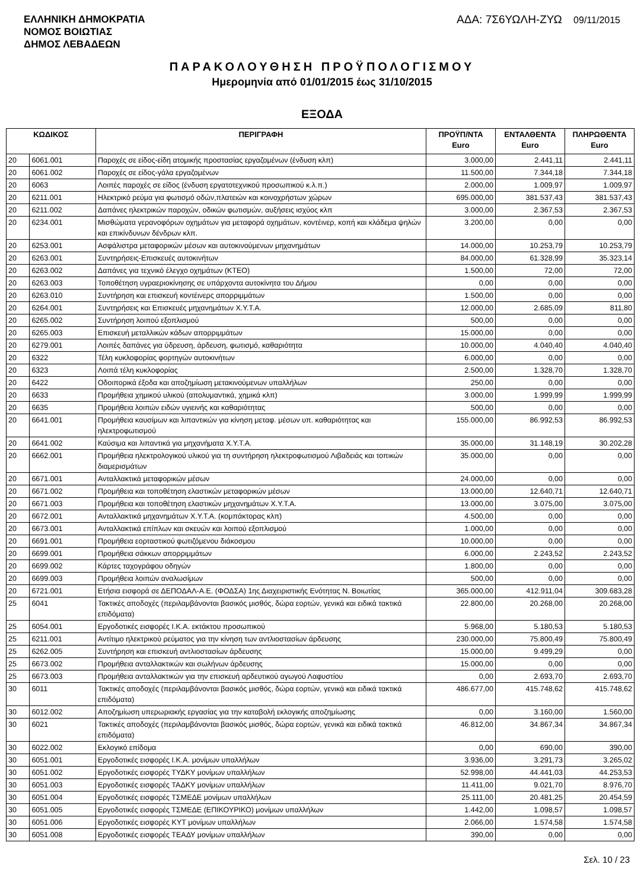ΕΛΛΗΝΙΚΗ ΔΗΜΟΚΡΑΤΙΑ
ΝΟΜΟΣ ΒΟΙΩΤΙΑΣ
ΔΗΜΟΣ ΛΕΒΑΔΕΩΝ
ΑΔΑ: 7Σ6ΥΩΛΗ-ΖΥΩ 09/11/2015
ΠΑΡΑΚΟΛΟΥΘΗΣΗ ΠΡΟΫΠΟΛΟΓΙΣΜΟΥ
Ημερομηνία από 01/01/2015 έως 31/10/2015
ΕΞΟΔΑ
| ΚΩΔΙΚΟΣ | | ΠΕΡΙΓΡΑΦΗ | ΠΡΟΫΠ/ΝΤΑ Euro | ΕΝΤΑΛΘΕΝΤΑ Euro | ΠΛΗΡΩΘΕΝΤΑ Euro |
| --- | --- | --- | --- | --- | --- |
| 20 | 6061.001 | Παροχές σε είδος-είδη ατομικής προστασίας εργαζομένων (ένδυση κλπ) | 3.000,00 | 2.441,11 | 2.441,11 |
| 20 | 6061.002 | Παροχές σε είδος-γάλα εργαζομένων | 11.500,00 | 7.344,18 | 7.344,18 |
| 20 | 6063 | Λοιπές παροχές σε είδος (ένδυση εργατοτεχνικού προσωπικού κ.λ.π.) | 2.000,00 | 1.009,97 | 1.009,97 |
| 20 | 6211.001 | Ηλεκτρικό ρεύμα για φωτισμό οδών,πλατειών και κοινοχρήστων χώρων | 695.000,00 | 381.537,43 | 381.537,43 |
| 20 | 6211.002 | Δαπάνες ηλεκτρικών παροχών, οδικών φωτισμών, αυξήσεις ισχύος κλπ | 3.000,00 | 2.367,53 | 2.367,53 |
| 20 | 6234.001 | Μισθώματα γερανοφόρων οχημάτων για μεταφορά οχημάτων, κοντέινερ, κοπή και κλάδεμα ψηλών και επικίνδυνων δένδρων κλπ. | 3.200,00 | 0,00 | 0,00 |
| 20 | 6253.001 | Ασφάλιστρα μεταφορικών μέσων και αυτοκινούμενων μηχανημάτων | 14.000,00 | 10.253,79 | 10.253,79 |
| 20 | 6263.001 | Συντηρήσεις-Επισκευές αυτοκινήτων | 84.000,00 | 61.328,99 | 35.323,14 |
| 20 | 6263.002 | Δαπάνες για τεχνικό έλεγχο οχημάτων (ΚΤΕΟ) | 1.500,00 | 72,00 | 72,00 |
| 20 | 6263.003 | Τοποθέτηση υγραεριοκίνησης σε υπάρχοντα αυτοκίνητα του Δήμου | 0,00 | 0,00 | 0,00 |
| 20 | 6263.010 | Συντήρηση και επισκευή κοντέινερς απορριμμάτων | 1.500,00 | 0,00 | 0,00 |
| 20 | 6264.001 | Συντηρήσεις και Επισκευές μηχανημάτων Χ.Υ.Τ.Α. | 12.000,00 | 2.685,09 | 811,80 |
| 20 | 6265.002 | Συντήρηση λοιπού εξοπλισμού | 500,00 | 0,00 | 0,00 |
| 20 | 6265.003 | Επισκευή μεταλλικών κάδων απορριμμάτων | 15.000,00 | 0,00 | 0,00 |
| 20 | 6279.001 | Λοιπές δαπάνες για ύδρευση, άρδευση, φωτισμό, καθαριότητα | 10.000,00 | 4.040,40 | 4.040,40 |
| 20 | 6322 | Τέλη κυκλοφορίας φορτηγών αυτοκινήτων | 6.000,00 | 0,00 | 0,00 |
| 20 | 6323 | Λοιπά τέλη κυκλοφορίας | 2.500,00 | 1.328,70 | 1.328,70 |
| 20 | 6422 | Οδοιπορικά έξοδα και αποζημίωση μετακινούμενων υπαλλήλων | 250,00 | 0,00 | 0,00 |
| 20 | 6633 | Προμήθεια χημικού υλικού (απολυμαντικά, χημικά κλπ) | 3.000,00 | 1.999,99 | 1.999,99 |
| 20 | 6635 | Προμήθεια λοιπών ειδών υγιεινής και καθαριότητας | 500,00 | 0,00 | 0,00 |
| 20 | 6641.001 | Προμήθεια καυσίμων και λιπαντικών για κίνηση μεταφ. μέσων υπ. καθαριότητας και ηλεκτροφωτισμού | 155.000,00 | 86.992,53 | 86.992,53 |
| 20 | 6641.002 | Καύσιμα και λιπαντικά για μηχανήματα Χ.Υ.Τ.Α. | 35.000,00 | 31.148,19 | 30.202,28 |
| 20 | 6662.001 | Προμήθεια ηλεκτρολογικού υλικού για τη συντήρηση ηλεκτροφωτισμού Λιβαδειάς και τοπικών διαμερισμάτων | 35.000,00 | 0,00 | 0,00 |
| 20 | 6671.001 | Ανταλλακτικά μεταφορικών μέσων | 24.000,00 | 0,00 | 0,00 |
| 20 | 6671.002 | Προμήθεια και τοποθέτηση ελαστικών μεταφορικών μέσων | 13.000,00 | 12.640,71 | 12.640,71 |
| 20 | 6671.003 | Προμήθεια και τοποθέτηση ελαστικών μηχανημάτων Χ.Υ.Τ.Α. | 13.000,00 | 3.075,00 | 3.075,00 |
| 20 | 6672.001 | Ανταλλακτικά μηχανημάτων Χ.Υ.Τ.Α. (κομπάκτορας κλπ) | 4.500,00 | 0,00 | 0,00 |
| 20 | 6673.001 | Ανταλλακτικά επίπλων και σκευών και λοιπού εξοπλισμού | 1.000,00 | 0,00 | 0,00 |
| 20 | 6691.001 | Προμήθεια εορταστικού φωτιζόμενου διάκοσμου | 10.000,00 | 0,00 | 0,00 |
| 20 | 6699.001 | Προμήθεια σάκκων απορριμμάτων | 6.000,00 | 2.243,52 | 2.243,52 |
| 20 | 6699.002 | Κάρτες ταχογράφου οδηγών | 1.800,00 | 0,00 | 0,00 |
| 20 | 6699.003 | Προμήθεια λοιπών αναλωσίμων | 500,00 | 0,00 | 0,00 |
| 20 | 6721.001 | Ετήσια εισφορά σε ΔΕΠΟΔΑΛ-Α.Ε. (ΦΟΔΣΑ) 1ης Διαχειριστικής Ενότητας Ν. Βοιωτίας | 365.000,00 | 412.911,04 | 309.683,28 |
| 25 | 6041 | Τακτικές αποδοχές (περιλαμβάνονται βασικός μισθός, δώρα εορτών, γενικά και ειδικά τακτικά επιδόματα) | 22.800,00 | 20.268,00 | 20.268,00 |
| 25 | 6054.001 | Εργοδοτικές εισφορές Ι.Κ.Α. εκτάκτου προσωπικού | 5.968,00 | 5.180,53 | 5.180,53 |
| 25 | 6211.001 | Αντίτιμο ηλεκτρικού ρεύματος για την κίνηση των αντλιοστασίων άρδευσης | 230.000,00 | 75.800,49 | 75.800,49 |
| 25 | 6262.005 | Συντήρηση και επισκευή αντλιοστασίων άρδευσης | 15.000,00 | 9.499,29 | 0,00 |
| 25 | 6673.002 | Προμήθεια ανταλλακτικών και σωλήνων άρδευσης | 15.000,00 | 0,00 | 0,00 |
| 25 | 6673.003 | Προμήθεια ανταλλακτικών για την επισκευή αρδευτικού αγωγού Λαφυστίου | 0,00 | 2.693,70 | 2.693,70 |
| 30 | 6011 | Τακτικές αποδοχές (περιλαμβάνονται βασικός μισθός, δώρα εορτών, γενικά και ειδικά τακτικά επιδόματα) | 486.677,00 | 415.748,62 | 415.748,62 |
| 30 | 6012.002 | Αποζημίωση υπερωριακής εργασίας για την καταβολή εκλογικής αποζημίωσης | 0,00 | 3.160,00 | 1.560,00 |
| 30 | 6021 | Τακτικές αποδοχές (περιλαμβάνονται βασικός μισθός, δώρα εορτών, γενικά και ειδικά τακτικά επιδόματα) | 46.812,00 | 34.867,34 | 34.867,34 |
| 30 | 6022.002 | Εκλογικό επίδομα | 0,00 | 690,00 | 390,00 |
| 30 | 6051.001 | Εργοδοτικές εισφορές Ι.Κ.Α. μονίμων υπαλλήλων | 3.936,00 | 3.291,73 | 3.265,02 |
| 30 | 6051.002 | Εργοδοτικές εισφορές ΤΥΔΚΥ μονίμων υπαλλήλων | 52.998,00 | 44.441,03 | 44.253,53 |
| 30 | 6051.003 | Εργοδοτικές εισφορές ΤΑΔΚΥ μονίμων υπαλλήλων | 11.411,00 | 9.021,70 | 8.976,70 |
| 30 | 6051.004 | Εργοδοτικές εισφορές ΤΣΜΕΔΕ μονίμων υπαλλήλων | 25.111,00 | 20.481,25 | 20.454,59 |
| 30 | 6051.005 | Εργοδοτικές εισφορές ΤΣΜΕΔΕ (ΕΠΙΚΟΥΡΙΚΟ) μονίμων υπαλλήλων | 1.442,00 | 1.098,57 | 1.098,57 |
| 30 | 6051.006 | Εργοδοτικές εισφορές ΚΥΤ μονίμων υπαλλήλων | 2.066,00 | 1.574,58 | 1.574,58 |
| 30 | 6051.008 | Εργοδοτικές εισφορές ΤΕΑΔΥ μονίμων υπαλλήλων | 390,00 | 0,00 | 0,00 |
Σελ. 10 / 23